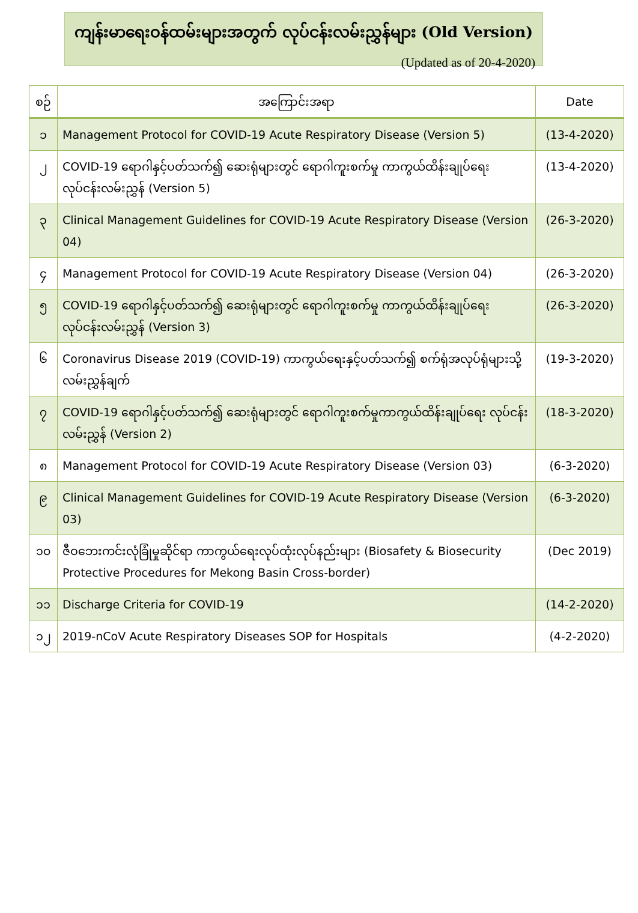ကျန်းမာရေးဝန်ထမ်းများအတွက် လုပ်ငန်းလမ်းညွှန်များ (Old Version)
(Updated as of 20-4-2020)
| စဉ် | အကြောင်းအရာ | Date |
| --- | --- | --- |
| ၁ | Management Protocol for COVID-19 Acute Respiratory Disease (Version 5) | (13-4-2020) |
| ၂ | COVID-19 ရောဂါနှင့်ပတ်သက်၍ ဆေးရုံများတွင် ရောဂါကူးစက်မှု ကာကွယ်ထိန်းချုပ်ရေး လုပ်ငန်းလမ်းညွှန် (Version 5) | (13-4-2020) |
| ၃ | Clinical Management Guidelines for COVID-19 Acute Respiratory Disease (Version 04) | (26-3-2020) |
| ၄ | Management Protocol for COVID-19 Acute Respiratory Disease (Version 04) | (26-3-2020) |
| ၅ | COVID-19 ရောဂါနှင့်ပတ်သက်၍ ဆေးရုံများတွင် ရောဂါကူးစက်မှု ကာကွယ်ထိန်းချုပ်ရေး လုပ်ငန်းလမ်းညွှန် (Version 3) | (26-3-2020) |
| ၆ | Coronavirus Disease 2019 (COVID-19) ကာကွယ်ရေးနှင့်ပတ်သက်၍ စက်ရုံအလုပ်ရုံများသို့ လမ်းညွှန်ချက် | (19-3-2020) |
| ၇ | COVID-19 ရောဂါနှင့်ပတ်သက်၍ ဆေးရုံများတွင် ရောဂါကူးစက်မှုကာကွယ်ထိန်းချုပ်ရေး လုပ်ငန်းလမ်းညွှန် (Version 2) | (18-3-2020) |
| ၈ | Management Protocol for COVID-19 Acute Respiratory Disease (Version 03) | (6-3-2020) |
| ၉ | Clinical Management Guidelines for COVID-19 Acute Respiratory Disease (Version 03) | (6-3-2020) |
| ၁၀ | ဇီဝဘေးကင်းလုံခြုံမှုဆိုင်ရာ ကာကွယ်ရေးလုပ်ထုံးလုပ်နည်းများ (Biosafety & Biosecurity Protective Procedures for Mekong Basin Cross-border) | (Dec 2019) |
| ၁၁ | Discharge Criteria for COVID-19 | (14-2-2020) |
| ၁၂ | 2019-nCoV Acute Respiratory Diseases SOP for Hospitals | (4-2-2020) |